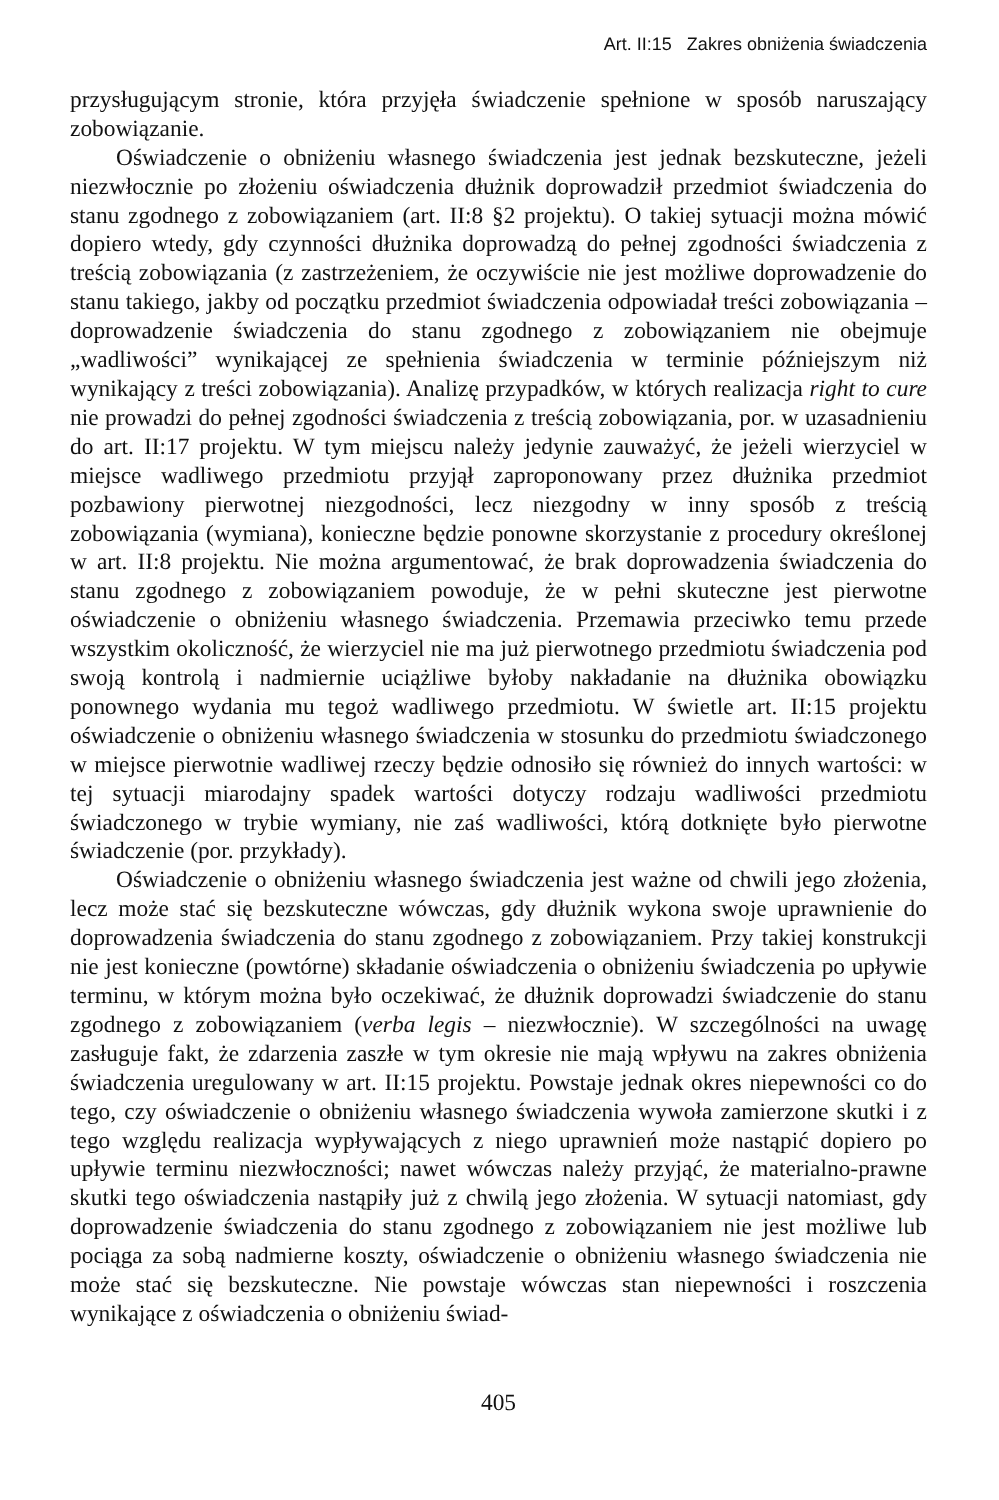Art. II:15 Zakres obniżenia świadczenia
przysługującym stronie, która przyjęła świadczenie spełnione w sposób naruszający zobowiązanie.
Oświadczenie o obniżeniu własnego świadczenia jest jednak bezskuteczne, jeżeli niezwłocznie po złożeniu oświadczenia dłużnik doprowadził przedmiot świadczenia do stanu zgodnego z zobowiązaniem (art. II:8 §2 projektu). O takiej sytuacji można mówić dopiero wtedy, gdy czynności dłużnika doprowadzą do pełnej zgodności świadczenia z treścią zobowiązania (z zastrzeżeniem, że oczywiście nie jest możliwe doprowadzenie do stanu takiego, jakby od początku przedmiot świadczenia odpowiadał treści zobowiązania – doprowadzenie świadczenia do stanu zgodnego z zobowiązaniem nie obejmuje „wadliwości” wynikającej ze spełnienia świadczenia w terminie późniejszym niż wynikający z treści zobowiązania). Analizę przypadków, w których realizacja right to cure nie prowadzi do pełnej zgodności świadczenia z treścią zobowiązania, por. w uzasadnieniu do art. II:17 projektu. W tym miejscu należy jedynie zauważyć, że jeżeli wierzyciel w miejsce wadliwego przedmiotu przyjął zaproponowany przez dłużnika przedmiot pozbawiony pierwotnej niezgodności, lecz niezgodny w inny sposób z treścią zobowiązania (wymiana), konieczne będzie ponowne skorzystanie z procedury określonej w art. II:8 projektu. Nie można argumentować, że brak doprowadzenia świadczenia do stanu zgodnego z zobowiązaniem powoduje, że w pełni skuteczne jest pierwotne oświadczenie o obniżeniu własnego świadczenia. Przemawia przeciwko temu przede wszystkim okoliczność, że wierzyciel nie ma już pierwotnego przedmiotu świadczenia pod swoją kontrolą i nadmiernie uciążliwe byłoby nakładanie na dłużnika obowiązku ponownego wydania mu tegoż wadliwego przedmiotu. W świetle art. II:15 projektu oświadczenie o obniżeniu własnego świadczenia w stosunku do przedmiotu świadczonego w miejsce pierwotnie wadliwej rzeczy będzie odnosiło się również do innych wartości: w tej sytuacji miarodajny spadek wartości dotyczy rodzaju wadliwości przedmiotu świadczonego w trybie wymiany, nie zaś wadliwości, którą dotknięte było pierwotne świadczenie (por. przykłady).
Oświadczenie o obniżeniu własnego świadczenia jest ważne od chwili jego złożenia, lecz może stać się bezskuteczne wówczas, gdy dłużnik wykona swoje uprawnienie do doprowadzenia świadczenia do stanu zgodnego z zobowiązaniem. Przy takiej konstrukcji nie jest konieczne (powtórne) składanie oświadczenia o obniżeniu świadczenia po upływie terminu, w którym można było oczekiwać, że dłużnik doprowadzi świadczenie do stanu zgodnego z zobowiązaniem (verba legis – niezwłocznie). W szczególności na uwagę zasługuje fakt, że zdarzenia zaszłe w tym okresie nie mają wpływu na zakres obniżenia świadczenia uregulowany w art. II:15 projektu. Powstaje jednak okres niepewności co do tego, czy oświadczenie o obniżeniu własnego świadczenia wywoła zamierzone skutki i z tego względu realizacja wypływających z niego uprawnień może nastąpić dopiero po upływie terminu niezwłoczności; nawet wówczas należy przyjąć, że materialno-prawne skutki tego oświadczenia nastąpiły już z chwilą jego złożenia. W sytuacji natomiast, gdy doprowadzenie świadczenia do stanu zgodnego z zobowiązaniem nie jest możliwe lub pociąga za sobą nadmierne koszty, oświadczenie o obniżeniu własnego świadczenia nie może stać się bezskuteczne. Nie powstaje wówczas stan niepewności i roszczenia wynikające z oświadczenia o obniżeniu świad-
405